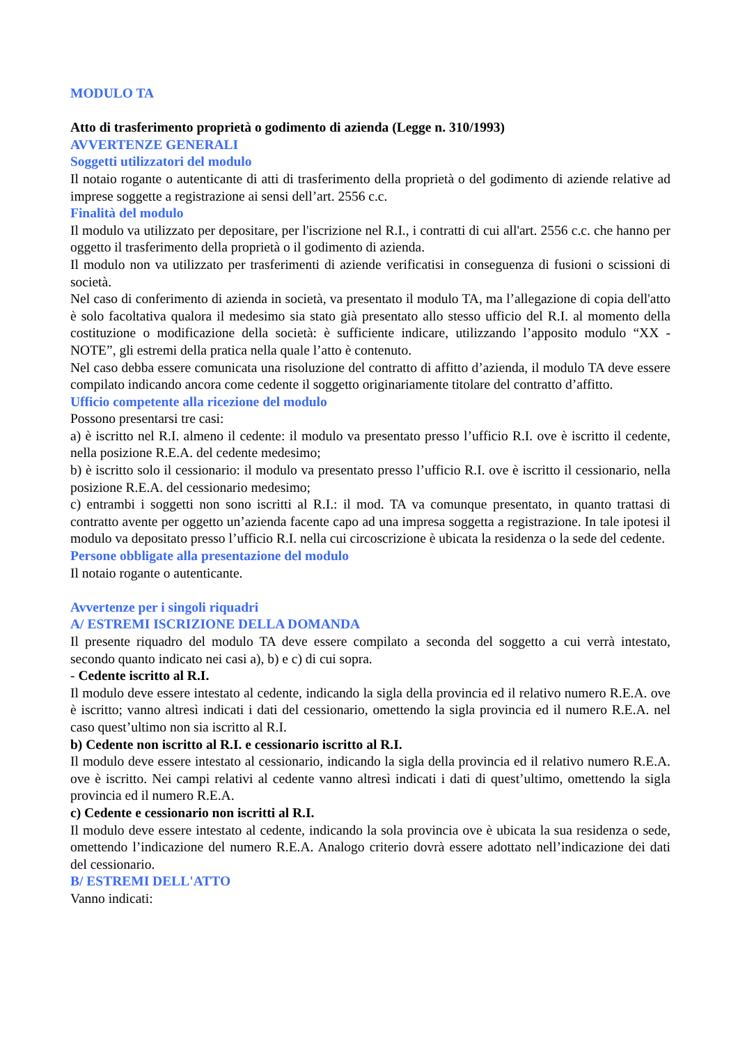MODULO TA
Atto di trasferimento proprietà o godimento di azienda (Legge n. 310/1993)
AVVERTENZE GENERALI
Soggetti utilizzatori del modulo
Il notaio rogante o autenticante di atti di trasferimento della proprietà o del godimento di aziende relative ad imprese soggette a registrazione ai sensi dell’art. 2556 c.c.
Finalità del modulo
Il modulo va utilizzato per depositare, per l'iscrizione nel R.I., i contratti di cui all'art. 2556 c.c. che hanno per oggetto il trasferimento della proprietà o il godimento di azienda.
Il modulo non va utilizzato per trasferimenti di aziende verificatisi in conseguenza di fusioni o scissioni di società.
Nel caso di conferimento di azienda in società, va presentato il modulo TA, ma l’allegazione di copia dell'atto è solo facoltativa qualora il medesimo sia stato già presentato allo stesso ufficio del R.I. al momento della costituzione o modificazione della società: è sufficiente indicare, utilizzando l’apposito modulo “XX - NOTE”, gli estremi della pratica nella quale l’atto è contenuto.
Nel caso debba essere comunicata una risoluzione del contratto di affitto d’azienda, il modulo TA deve essere compilato indicando ancora come cedente il soggetto originariamente titolare del contratto d’affitto.
Ufficio competente alla ricezione del modulo
Possono presentarsi tre casi:
a) è iscritto nel R.I. almeno il cedente: il modulo va presentato presso l’ufficio R.I. ove è iscritto il cedente, nella posizione R.E.A. del cedente medesimo;
b) è iscritto solo il cessionario: il modulo va presentato presso l’ufficio R.I. ove è iscritto il cessionario, nella posizione R.E.A. del cessionario medesimo;
c) entrambi i soggetti non sono iscritti al R.I.: il mod. TA va comunque presentato, in quanto trattasi di contratto avente per oggetto un’azienda facente capo ad una impresa soggetta a registrazione. In tale ipotesi il modulo va depositato presso l’ufficio R.I. nella cui circoscrizione è ubicata la residenza o la sede del cedente.
Persone obbligate alla presentazione del modulo
Il notaio rogante o autenticante.
Avvertenze per i singoli riquadri
A/ ESTREMI ISCRIZIONE DELLA DOMANDA
Il presente riquadro del modulo TA deve essere compilato a seconda del soggetto a cui verrà intestato, secondo quanto indicato nei casi a), b) e c) di cui sopra.
- Cedente iscritto al R.I.
Il modulo deve essere intestato al cedente, indicando la sigla della provincia ed il relativo numero R.E.A. ove è iscritto; vanno altresì indicati i dati del cessionario, omettendo la sigla provincia ed il numero R.E.A. nel caso quest’ultimo non sia iscritto al R.I.
b) Cedente non iscritto al R.I. e cessionario iscritto al R.I.
Il modulo deve essere intestato al cessionario, indicando la sigla della provincia ed il relativo numero R.E.A. ove è iscritto. Nei campi relativi al cedente vanno altresì indicati i dati di quest’ultimo, omettendo la sigla provincia ed il numero R.E.A.
c) Cedente e cessionario non iscritti al R.I.
Il modulo deve essere intestato al cedente, indicando la sola provincia ove è ubicata la sua residenza o sede, omettendo l’indicazione del numero R.E.A. Analogo criterio dovrà essere adottato nell’indicazione dei dati del cessionario.
B/ ESTREMI DELL'ATTO
Vanno indicati: